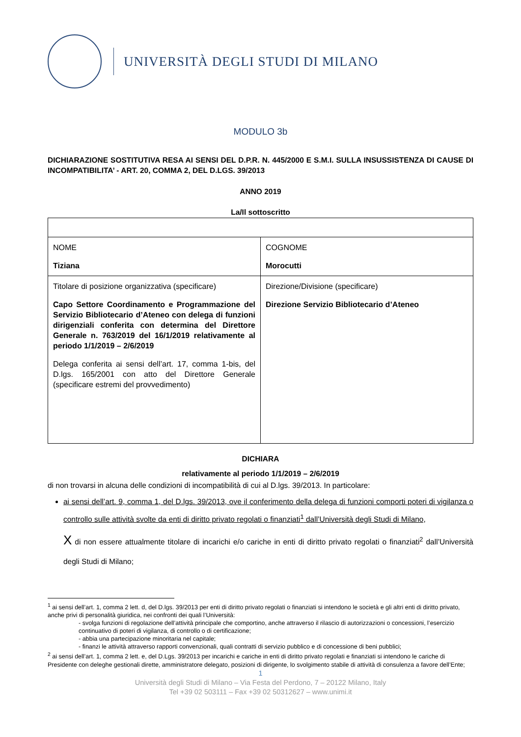UNIVERSITÀ DEGLI STUDI DI MILANO
MODULO 3b
DICHIARAZIONE SOSTITUTIVA RESA AI SENSI DEL D.P.R. N. 445/2000 E S.M.I. SULLA INSUSSISTENZA DI CAUSE DI INCOMPATIBILITA’ - ART. 20, COMMA 2, DEL D.LGS. 39/2013
ANNO 2019
La/Il sottoscritto
| NOME Tiziana | COGNOME Morocutti |
| Titolare di posizione organizzativa (specificare) Capo Settore Coordinamento e Programmazione del Servizio Bibliotecario d’Ateneo con delega di funzioni dirigenziali conferita con determina del Direttore Generale n. 763/2019 del 16/1/2019 relativamente al periodo 1/1/2019 – 2/6/2019 Delega conferita ai sensi dell’art. 17, comma 1-bis, del D.lgs. 165/2001 con atto del Direttore Generale (specificare estremi del provvedimento) | Direzione/Divisione (specificare) Direzione Servizio Bibliotecario d’Ateneo |
DICHIARA
relativamente al periodo 1/1/2019 – 2/6/2019
di non trovarsi in alcuna delle condizioni di incompatibilità di cui al D.lgs. 39/2013. In particolare:
ai sensi dell’art. 9, comma 1, del D.lgs. 39/2013, ove il conferimento della delega di funzioni comporti poteri di vigilanza o controllo sulle attività svolte da enti di diritto privato regolati o finanziati<sup>1</sup> dall’Università degli Studi di Milano,
X di non essere attualmente titolare di incarichi e/o cariche in enti di diritto privato regolati o finanziati<sup>2</sup> dall’Università degli Studi di Milano;
<sup>1</sup> ai sensi dell’art. 1, comma 2 lett. d, del D.lgs. 39/2013 per enti di diritto privato regolati o finanziati si intendono le società e gli altri enti di diritto privato, anche privi di personalità giuridica, nei confronti dei quali l’Università:
- svolga funzioni di regolazione dell’attività principale che comportino, anche attraverso il rilascio di autorizzazioni o concessioni, l’esercizio continuativo di poteri di vigilanza, di controllo o di certificazione;
- abbia una partecipazione minoritaria nel capitale;
- finanzi le attività attraverso rapporti convenzionali, quali contratti di servizio pubblico e di concessione di beni pubblici;
<sup>2</sup> ai sensi dell’art. 1, comma 2 lett. e, del D.Lgs. 39/2013 per incarichi e cariche in enti di diritto privato regolati e finanziati si intendono le cariche di Presidente con deleghe gestionali dirette, amministratore delegato, posizioni di dirigente, lo svolgimento stabile di attività di consulenza a favore dell’Ente;
1
Università degli Studi di Milano – Via Festa del Perdono, 7 – 20122 Milano, Italy
Tel +39 02 503111 – Fax +39 02 50312627 – www.unimi.it